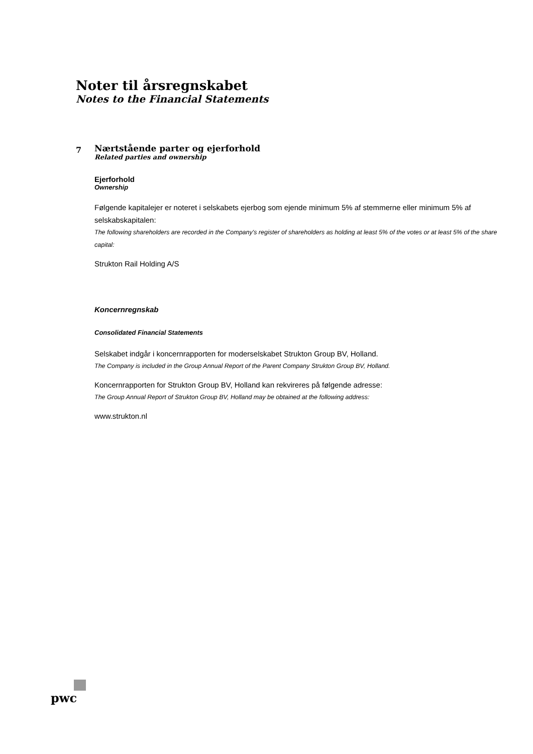Noter til årsregnskabet
Notes to the Financial Statements
7
Nærtstående parter og ejerforhold
Related parties and ownership
Ejerforhold
Ownership
Følgende kapitalejer er noteret i selskabets ejerbog som ejende minimum 5% af stemmerne eller minimum 5% af selskabskapitalen:
The following shareholders are recorded in the Company's register of shareholders as holding at least 5% of the votes or at least 5% of the share capital:
Strukton Rail Holding A/S
Koncernregnskab
Consolidated Financial Statements
Selskabet indgår i koncernrapporten for moderselskabet Strukton Group BV, Holland.
The Company is included in the Group Annual Report of the Parent Company Strukton Group BV, Holland.
Koncernrapporten for Strukton Group BV, Holland kan rekvireres på følgende adresse:
The Group Annual Report of Strukton Group BV, Holland may be obtained at the following address:
www.strukton.nl
pwc